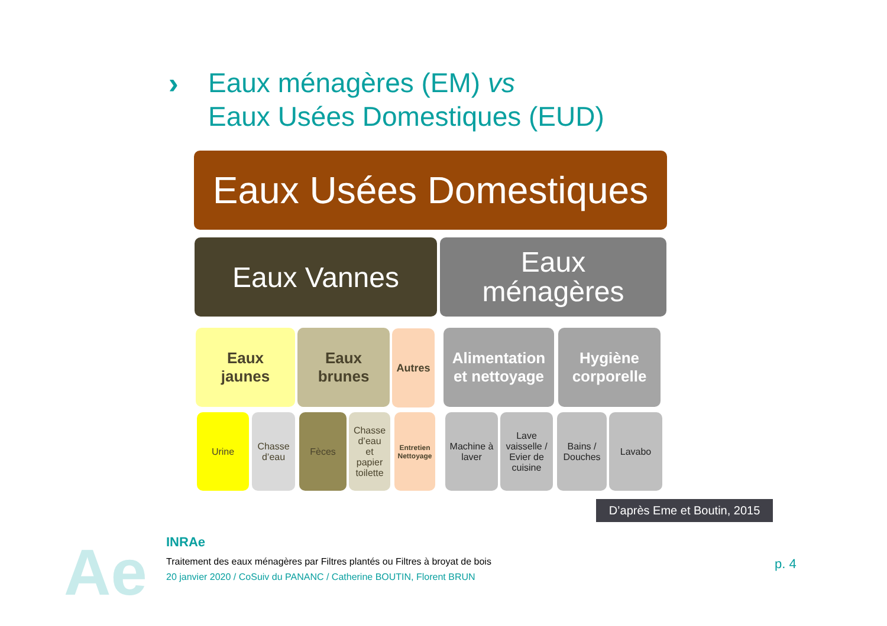›
Eaux ménagères (EM) vs
Eaux Usées Domestiques (EUD)
Eaux Usées Domestiques
Eaux Vannes
Eaux
ménagères
Eaux
jaunes
Eaux
brunes
Autres
Alimentation
et nettoyage
Hygiène
corporelle
Urine
Chasse
d’eau
Fèces
Chasse
d’eau
et
papier
toilette
Entretien
Nettoyage
Machine à
laver
Lave
vaisselle /
Evier de
cuisine
Bains /
Douches
Lavabo
D’après Eme et Boutin, 2015
Ae INRAe
Traitement des eaux ménagères par Filtres plantés ou Filtres à broyat de bois
20 janvier 2020 / CoSuiv du PANANC / Catherine BOUTIN, Florent BRUN
p. 4